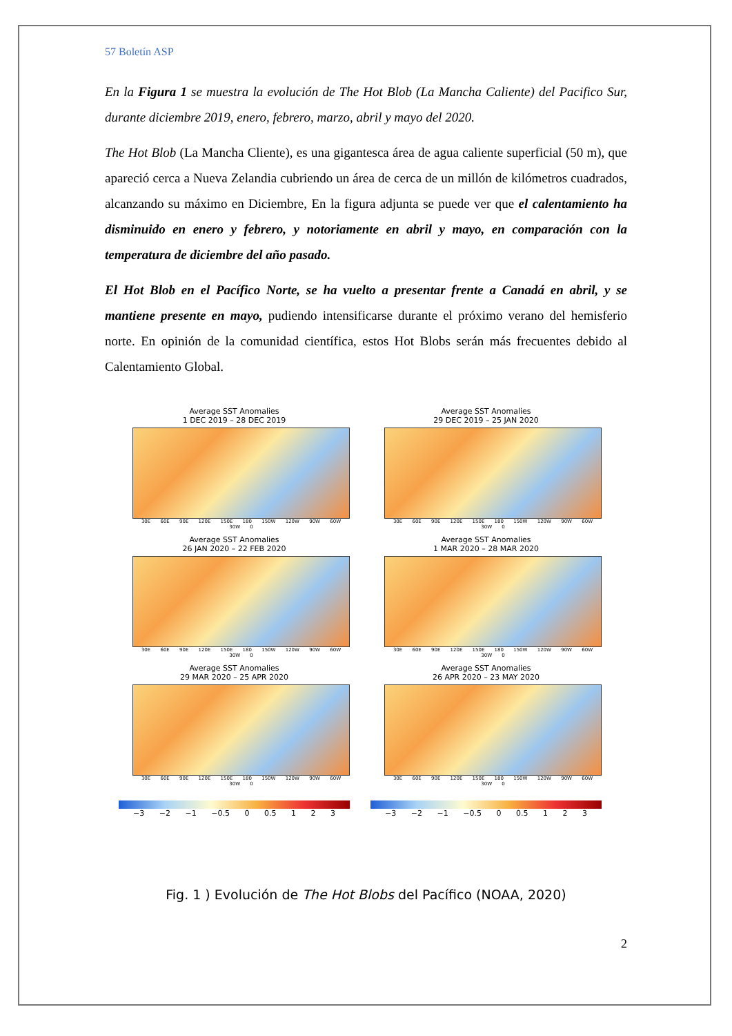57 Boletín ASP
En la Figura 1 se muestra la evolución de The Hot Blob (La Mancha Caliente) del Pacifico Sur, durante diciembre 2019, enero, febrero, marzo, abril y mayo del 2020.
The Hot Blob (La Mancha Cliente), es una gigantesca área de agua caliente superficial (50 m), que apareció cerca a Nueva Zelandia cubriendo un área de cerca de un millón de kilómetros cuadrados, alcanzando su máximo en Diciembre, En la figura adjunta se puede ver que el calentamiento ha disminuido en enero y febrero, y notoriamente en abril y mayo, en comparación con la temperatura de diciembre del año pasado.
El Hot Blob en el Pacífico Norte, se ha vuelto a presentar frente a Canadá en abril, y se mantiene presente en mayo, pudiendo intensificarse durante el próximo verano del hemisferio norte. En opinión de la comunidad científica, estos Hot Blobs serán más frecuentes debido al Calentamiento Global.
Average SST Anomalies
1 DEC 2019 – 28 DEC 2019
30E 60E 90E 120E 150E 180 150W 120W 90W 60W 30W 0
Average SST Anomalies
29 DEC 2019 – 25 JAN 2020
30E 60E 90E 120E 150E 180 150W 120W 90W 60W 30W 0
Average SST Anomalies
26 JAN 2020 – 22 FEB 2020
30E 60E 90E 120E 150E 180 150W 120W 90W 60W 30W 0
Average SST Anomalies
1 MAR 2020 – 28 MAR 2020
30E 60E 90E 120E 150E 180 150W 120W 90W 60W 30W 0
Average SST Anomalies
29 MAR 2020 – 25 APR 2020
30E 60E 90E 120E 150E 180 150W 120W 90W 60W 30W 0
Average SST Anomalies
26 APR 2020 – 23 MAY 2020
30E 60E 90E 120E 150E 180 150W 120W 90W 60W 30W 0
−3 −2 −1 −0.5 0 0.5 1 2 3
−3 −2 −1 −0.5 0 0.5 1 2 3
Fig. 1 ) Evolución de The Hot Blobs del Pacífico (NOAA, 2020)
2